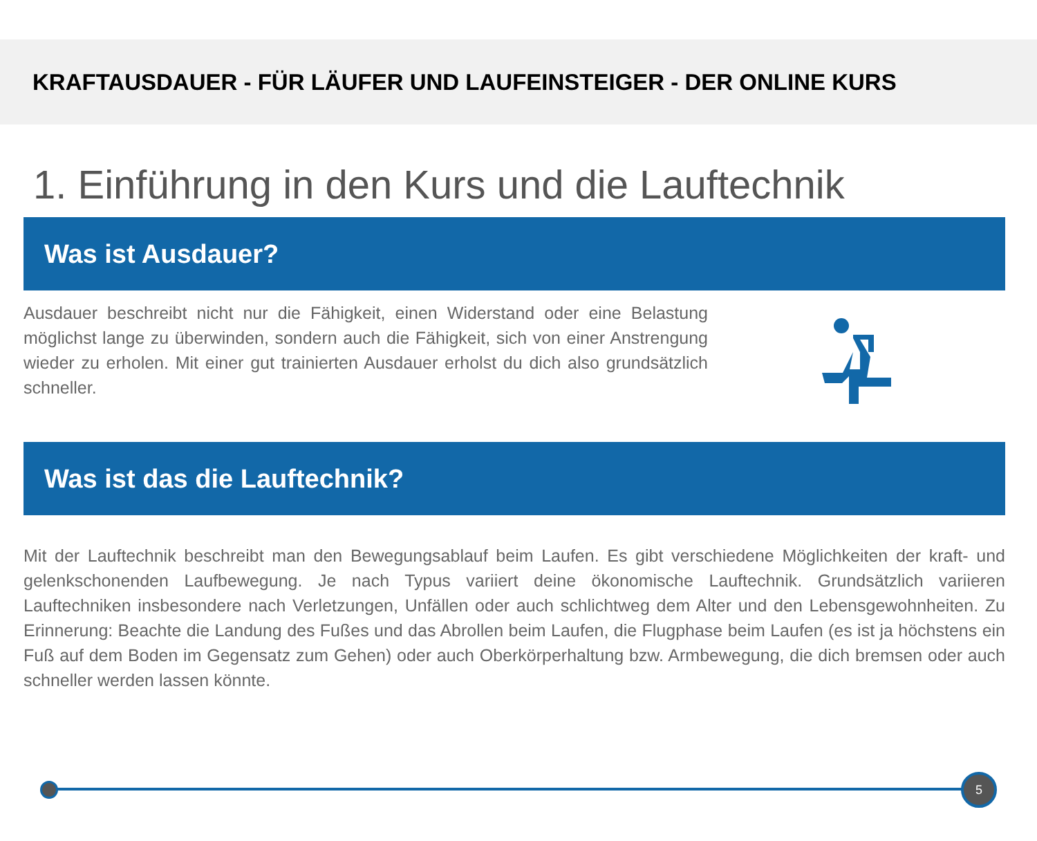KRAFTAUSDAUER - FÜR LÄUFER UND LAUFEINSTEIGER - DER ONLINE KURS
1. Einführung in den Kurs und die Lauftechnik
Was ist Ausdauer?
Ausdauer beschreibt nicht nur die Fähigkeit, einen Widerstand oder eine Belastung möglichst lange zu überwinden, sondern auch die Fähigkeit, sich von einer Anstrengung wieder zu erholen. Mit einer gut trainierten Ausdauer erholst du dich also grundsätzlich schneller.
Was ist das die Lauftechnik?
Mit der Lauftechnik beschreibt man den Bewegungsablauf beim Laufen. Es gibt verschiedene Möglichkeiten der kraft- und gelenkschonenden Laufbewegung. Je nach Typus variiert deine ökonomische Lauftechnik. Grundsätzlich variieren Lauftechniken insbesondere nach Verletzungen, Unfällen oder auch schlichtweg dem Alter und den Lebensgewohnheiten. Zu Erinnerung: Beachte die Landung des Fußes und das Abrollen beim Laufen, die Flugphase beim Laufen (es ist ja höchstens ein Fuß auf dem Boden im Gegensatz zum Gehen) oder auch Oberkörperhaltung bzw. Armbewegung, die dich bremsen oder auch schneller werden lassen könnte.
5